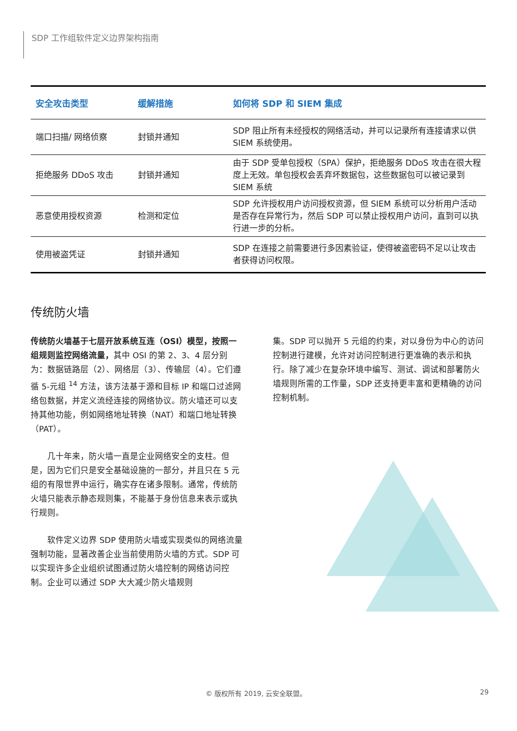SDP 工作组软件定义边界架构指南
| 安全攻击类型 | 缓解措施 | 如何将 SDP 和 SIEM 集成 |
| --- | --- | --- |
| 端口扫描/ 网络侦察 | 封锁并通知 | SDP 阻止所有未经授权的网络活动，并可以记录所有连接请求以供 SIEM 系统使用。 |
| 拒绝服务 DDoS 攻击 | 封锁并通知 | 由于 SDP 受单包授权（SPA）保护，拒绝服务 DDoS 攻击在很大程度上无效。单包授权会丢弃坏数据包，这些数据包可以被记录到 SIEM 系统 |
| 恶意使用授权资源 | 检测和定位 | SDP 允许授权用户访问授权资源，但 SIEM 系统可以分析用户活动是否存在异常行为，然后 SDP 可以禁止授权用户访问，直到可以执行进一步的分析。 |
| 使用被盗凭证 | 封锁并通知 | SDP 在连接之前需要进行多因素验证，使得被盗密码不足以让攻击者获得访问权限。 |
传统防火墙
传统防火墙基于七层开放系统互连（OSI）模型，按照一组规则监控网络流量，其中 OSI 的第 2、3、4 层分别为：数据链路层（2）、网络层（3）、传输层（4）。它们遵循 5-元组 <sup>14</sup> 方法，该方法基于源和目标 IP 和端口过滤网络包数据，并定义流经连接的网络协议。防火墙还可以支持其他功能，例如网络地址转换（NAT）和端口地址转换（PAT）。
　　几十年来，防火墙一直是企业网络安全的支柱。但是，因为它们只是安全基础设施的一部分，并且只在 5 元组的有限世界中运行，确实存在诸多限制。通常，传统防火墙只能表示静态规则集，不能基于身份信息来表示或执行规则。
　　软件定义边界 SDP 使用防火墙或实现类似的网络流量强制功能，显著改善企业当前使用防火墙的方式。SDP 可以实现许多企业组织试图通过防火墙控制的网络访问控制。企业可以通过 SDP 大大减少防火墙规则
集。SDP 可以抛开 5 元组的约束，对以身份为中心的访问控制进行建模，允许对访问控制进行更准确的表示和执行。除了减少在复杂环境中编写、测试、调试和部署防火墙规则所需的工作量，SDP 还支持更丰富和更精确的访问控制机制。
© 版权所有 2019, 云安全联盟。 29